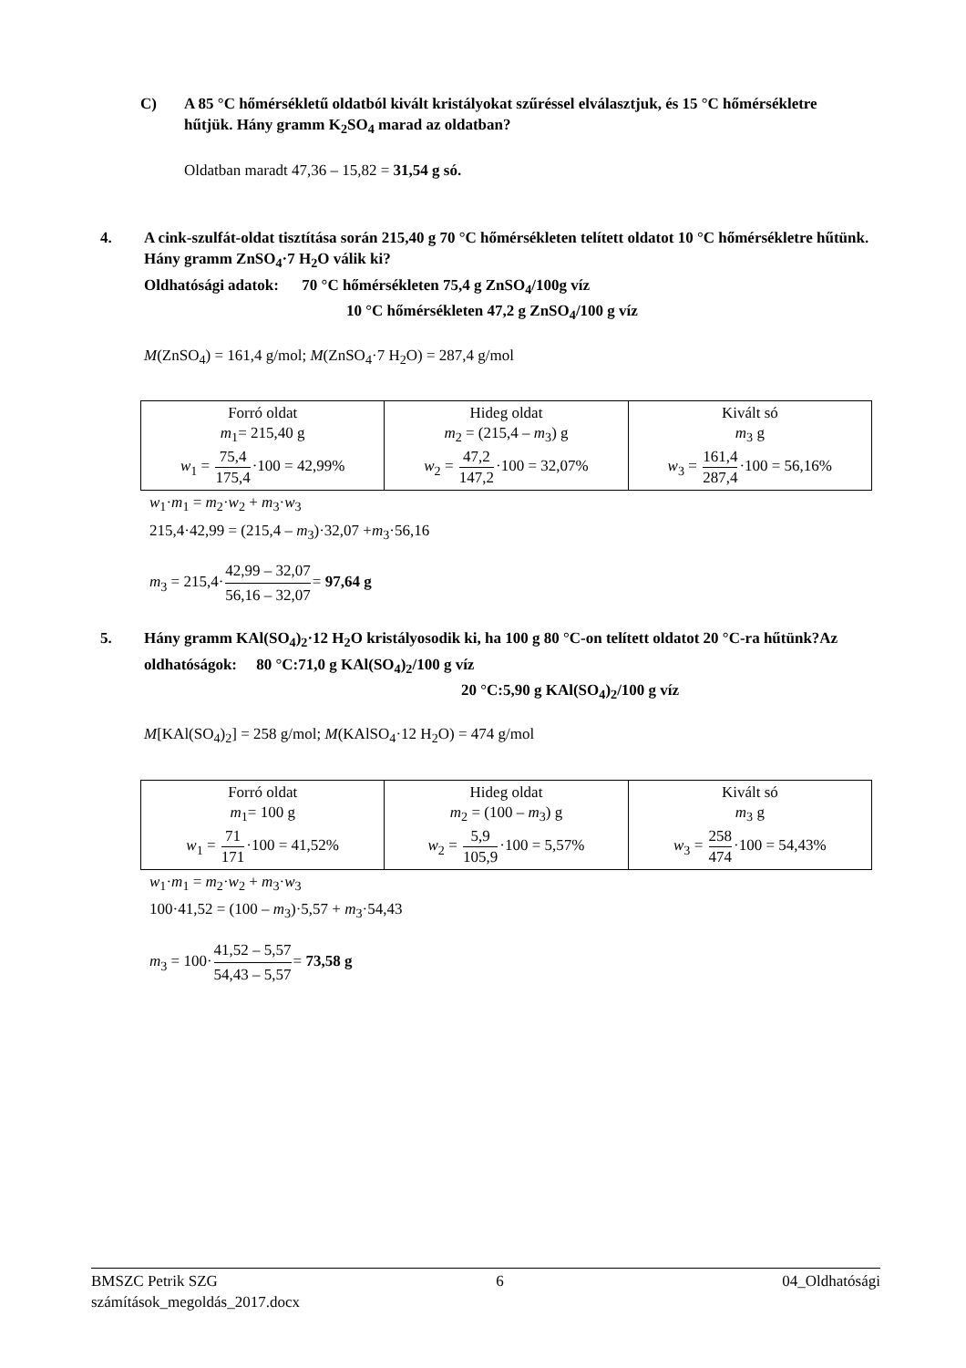C) A 85 °C hőmérsékletű oldatból kivált kristályokat szűréssel elválasztjuk, és 15 °C hőmérsékletre hűtjük. Hány gramm K<sub>2</sub>SO<sub>4</sub> marad az oldatban?
Oldatban maradt 47,36 – 15,82 = 31,54 g só.
4. A cink-szulfát-oldat tisztítása során 215,40 g 70 °C hőmérsékleten telített oldatot 10 °C hőmérsékletre hűtünk. Hány gramm ZnSO<sub>4</sub>·7 H<sub>2</sub>O válik ki?
Oldhatósági adatok: 70 °C hőmérsékleten 75,4 g ZnSO<sub>4</sub>/100g víz
10 °C hőmérsékleten 47,2 g ZnSO<sub>4</sub>/100 g víz
M(ZnSO<sub>4</sub>) = 161,4 g/mol; M(ZnSO<sub>4</sub>·7 H<sub>2</sub>O) = 287,4 g/mol
| Forró oldat m<sub>1</sub>= 215,40 g w<sub>1</sub> = 75,4 175,4 ·100 = 42,99% | Hideg oldat m<sub>2</sub> = (215,4 – m<sub>3</sub>) g w<sub>2</sub> = 47,2 147,2 ·100 = 32,07% | Kivált só m<sub>3</sub> g w<sub>3</sub> = 161,4 287,4 ·100 = 56,16% |
w<sub>1</sub>·m<sub>1</sub> = m<sub>2</sub>·w<sub>2</sub> + m<sub>3</sub>·w<sub>3</sub>
215,4·42,99 = (215,4 – m<sub>3</sub>)·32,07 +m<sub>3</sub>·56,16
m<sub>3</sub> = 215,4·42,99 – 32,07 56,16 – 32,07= 97,64 g
5. Hány gramm KAl(SO<sub>4</sub>)<sub>2</sub>·12 H<sub>2</sub>O kristályosodik ki, ha 100 g 80 °C-on telített oldatot 20 °C-ra hűtünk?Az oldhatóságok: 80 °C:71,0 g KAl(SO<sub>4</sub>)<sub>2</sub>/100 g víz
20 °C:5,90 g KAl(SO<sub>4</sub>)<sub>2</sub>/100 g víz
M[KAl(SO<sub>4</sub>)<sub>2</sub>] = 258 g/mol; M(KAlSO<sub>4</sub>·12 H<sub>2</sub>O) = 474 g/mol
| Forró oldat m<sub>1</sub>= 100 g w<sub>1</sub> = 71 171 ·100 = 41,52% | Hideg oldat m<sub>2</sub> = (100 – m<sub>3</sub>) g w<sub>2</sub> = 5,9 105,9 ·100 = 5,57% | Kivált só m<sub>3</sub> g w<sub>3</sub> = 258 474 ·100 = 54,43% |
w<sub>1</sub>·m<sub>1</sub> = m<sub>2</sub>·w<sub>2</sub> + m<sub>3</sub>·w<sub>3</sub>
100·41,52 = (100 – m<sub>3</sub>)·5,57 + m<sub>3</sub>·54,43
m<sub>3</sub> = 100·41,52 – 5,57 54,43 – 5,57= 73,58 g
BMSZC Petrik SZG 6 04_Oldhatósági
számítások_megoldás_2017.docx